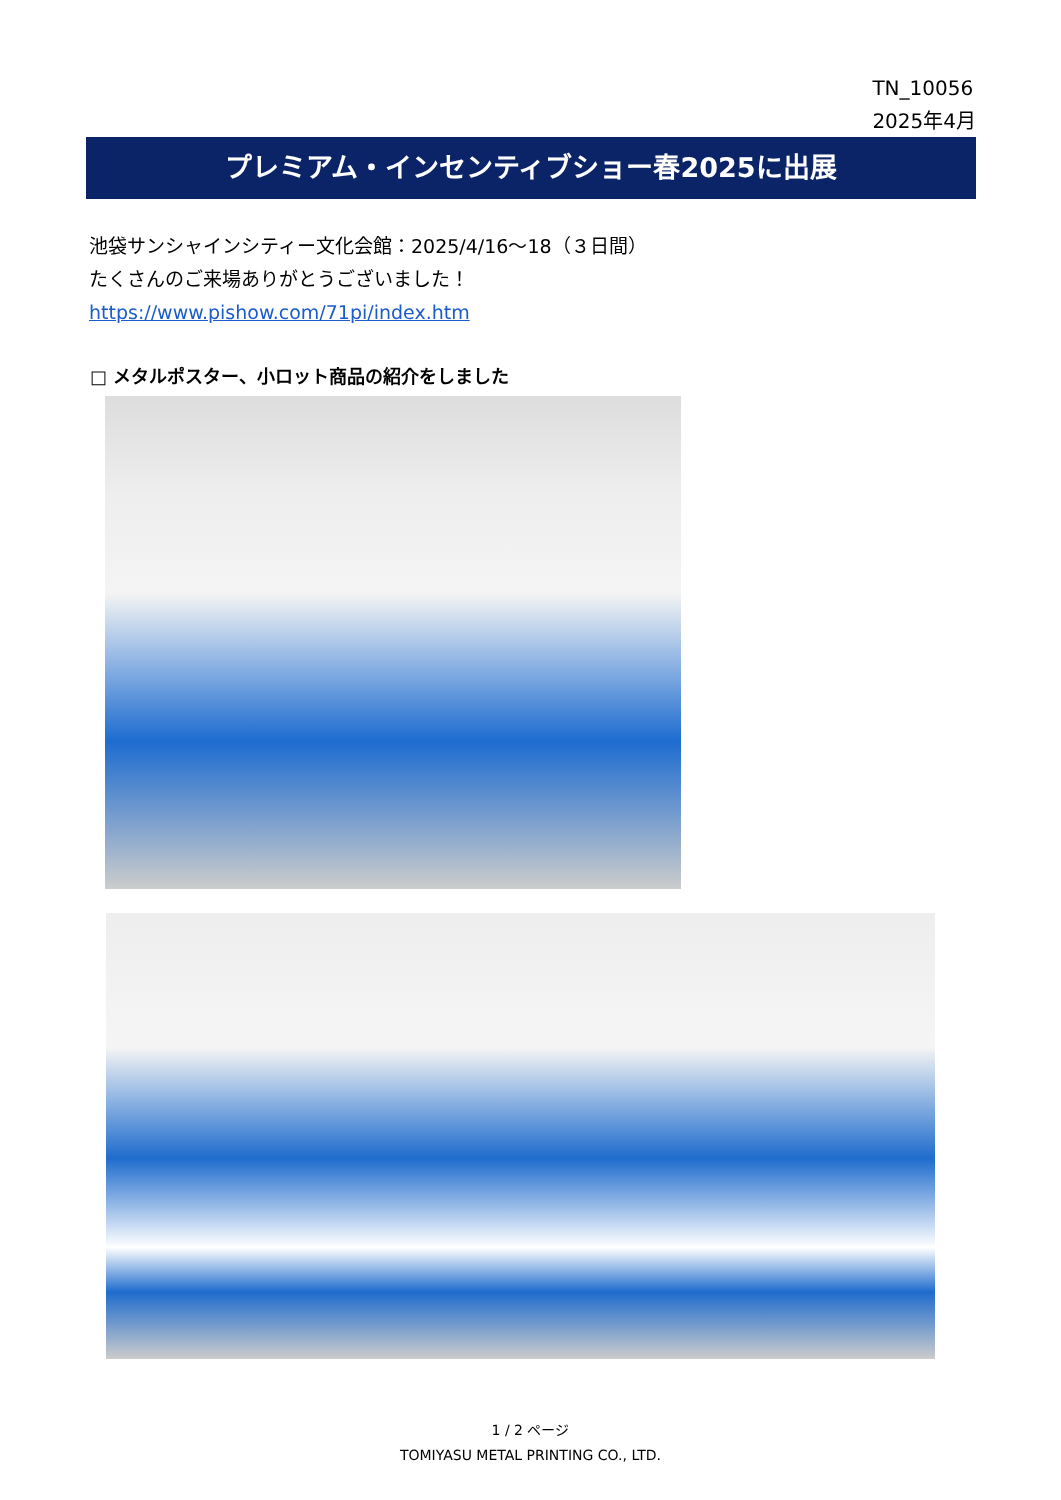TN_10056
2025年4月
プレミアム・インセンティブショー春2025に出展
池袋サンシャインシティー文化会館：2025/4/16～18（３日間）
たくさんのご来場ありがとうございました！
https://www.pishow.com/71pi/index.htm
□ メタルポスター、小ロット商品の紹介をしました
1 / 2 ページ
TOMIYASU METAL PRINTING CO., LTD.